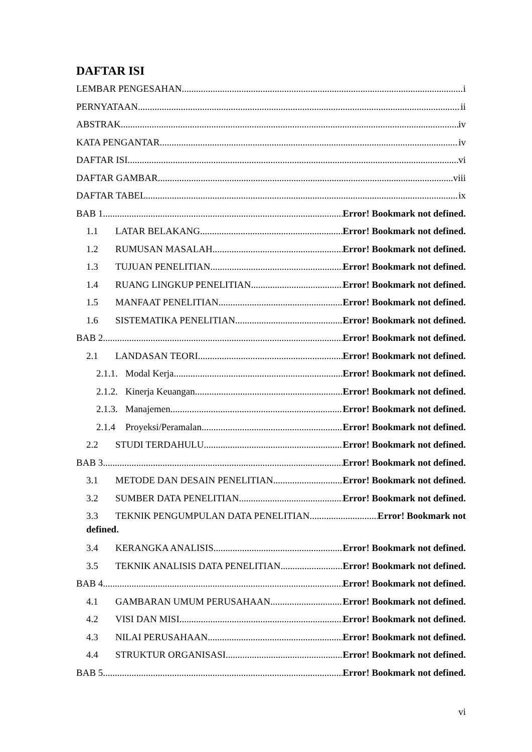DAFTAR ISI
LEMBAR PENGESAHAN i
PERNYATAAN ii
ABSTRAK iv
KATA PENGANTAR iv
DAFTAR ISI vi
DAFTAR GAMBAR viii
DAFTAR TABEL ix
BAB 1 Error! Bookmark not defined.
1.1 LATAR BELAKANG Error! Bookmark not defined.
1.2 RUMUSAN MASALAH Error! Bookmark not defined.
1.3 TUJUAN PENELITIAN Error! Bookmark not defined.
1.4 RUANG LINGKUP PENELITIAN Error! Bookmark not defined.
1.5 MANFAAT PENELITIAN Error! Bookmark not defined.
1.6 SISTEMATIKA PENELITIAN Error! Bookmark not defined.
BAB 2 Error! Bookmark not defined.
2.1 LANDASAN TEORI Error! Bookmark not defined.
2.1.1. Modal Kerja Error! Bookmark not defined.
2.1.2. Kinerja Keuangan Error! Bookmark not defined.
2.1.3. Manajemen Error! Bookmark not defined.
2.1.4 Proyeksi/Peramalan Error! Bookmark not defined.
2.2 STUDI TERDAHULU Error! Bookmark not defined.
BAB 3 Error! Bookmark not defined.
3.1 METODE DAN DESAIN PENELITIAN Error! Bookmark not defined.
3.2 SUMBER DATA PENELITIAN Error! Bookmark not defined.
3.3 TEKNIK PENGUMPULAN DATA PENELITIAN Error! Bookmark not
defined.
3.4 KERANGKA ANALISIS Error! Bookmark not defined.
3.5 TEKNIK ANALISIS DATA PENELITIAN Error! Bookmark not defined.
BAB 4 Error! Bookmark not defined.
4.1 GAMBARAN UMUM PERUSAHAAN Error! Bookmark not defined.
4.2 VISI DAN MISI Error! Bookmark not defined.
4.3 NILAI PERUSAHAAN Error! Bookmark not defined.
4.4 STRUKTUR ORGANISASI Error! Bookmark not defined.
BAB 5 Error! Bookmark not defined.
vi